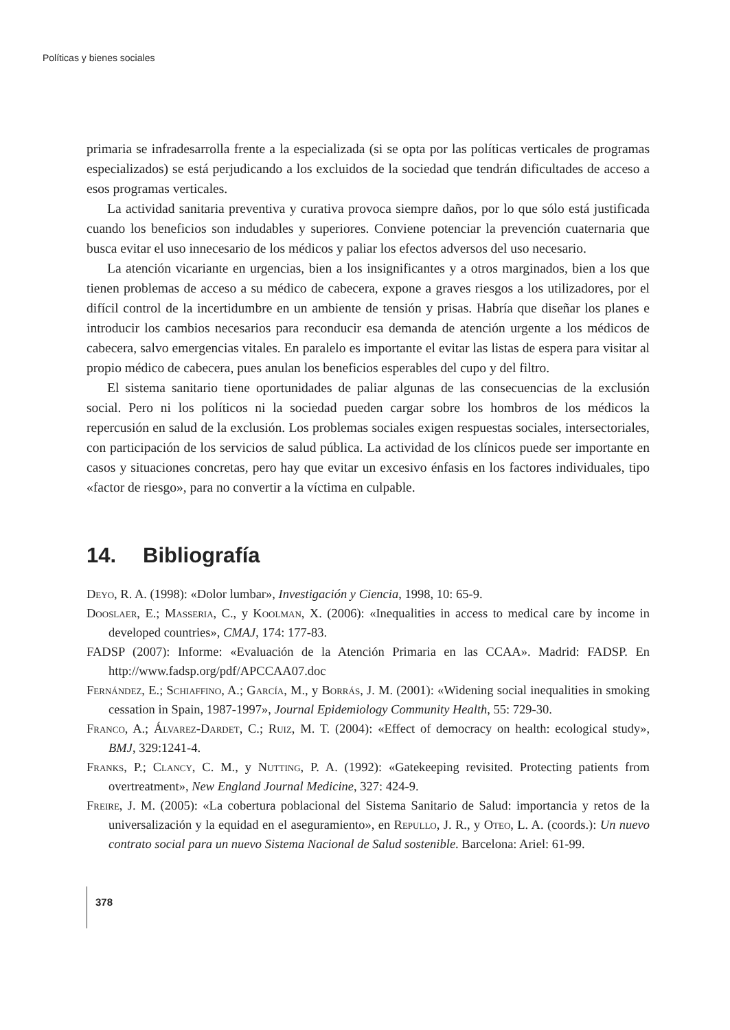Políticas y bienes sociales
primaria se infradesarrolla frente a la especializada (si se opta por las políticas verticales de programas especializados) se está perjudicando a los excluidos de la sociedad que tendrán dificultades de acceso a esos programas verticales.
La actividad sanitaria preventiva y curativa provoca siempre daños, por lo que sólo está justificada cuando los beneficios son indudables y superiores. Conviene potenciar la prevención cuaternaria que busca evitar el uso innecesario de los médicos y paliar los efectos adversos del uso necesario.
La atención vicariante en urgencias, bien a los insignificantes y a otros marginados, bien a los que tienen problemas de acceso a su médico de cabecera, expone a graves riesgos a los utilizadores, por el difícil control de la incertidumbre en un ambiente de tensión y prisas. Habría que diseñar los planes e introducir los cambios necesarios para reconducir esa demanda de atención urgente a los médicos de cabecera, salvo emergencias vitales. En paralelo es importante el evitar las listas de espera para visitar al propio médico de cabecera, pues anulan los beneficios esperables del cupo y del filtro.
El sistema sanitario tiene oportunidades de paliar algunas de las consecuencias de la exclusión social. Pero ni los políticos ni la sociedad pueden cargar sobre los hombros de los médicos la repercusión en salud de la exclusión. Los problemas sociales exigen respuestas sociales, intersectoriales, con participación de los servicios de salud pública. La actividad de los clínicos puede ser importante en casos y situaciones concretas, pero hay que evitar un excesivo énfasis en los factores individuales, tipo «factor de riesgo», para no convertir a la víctima en culpable.
14. Bibliografía
Deyo, R. A. (1998): «Dolor lumbar», Investigación y Ciencia, 1998, 10: 65-9.
Dooslaer, E.; Masseria, C., y Koolman, X. (2006): «Inequalities in access to medical care by income in developed countries», CMAJ, 174: 177-83.
FADSP (2007): Informe: «Evaluación de la Atención Primaria en las CCAA». Madrid: FADSP. En http://www.fadsp.org/pdf/APCCAA07.doc
Fernández, E.; Schiaffino, A.; García, M., y Borrás, J. M. (2001): «Widening social inequalities in smoking cessation in Spain, 1987-1997», Journal Epidemiology Community Health, 55: 729-30.
Franco, A.; Álvarez-Dardet, C.; Ruiz, M. T. (2004): «Effect of democracy on health: ecological study», BMJ, 329:1241-4.
Franks, P.; Clancy, C. M., y Nutting, P. A. (1992): «Gatekeeping revisited. Protecting patients from overtreatment», New England Journal Medicine, 327: 424-9.
Freire, J. M. (2005): «La cobertura poblacional del Sistema Sanitario de Salud: importancia y retos de la universalización y la equidad en el aseguramiento», en Repullo, J. R., y Oteo, L. A. (coords.): Un nuevo contrato social para un nuevo Sistema Nacional de Salud sostenible. Barcelona: Ariel: 61-99.
378